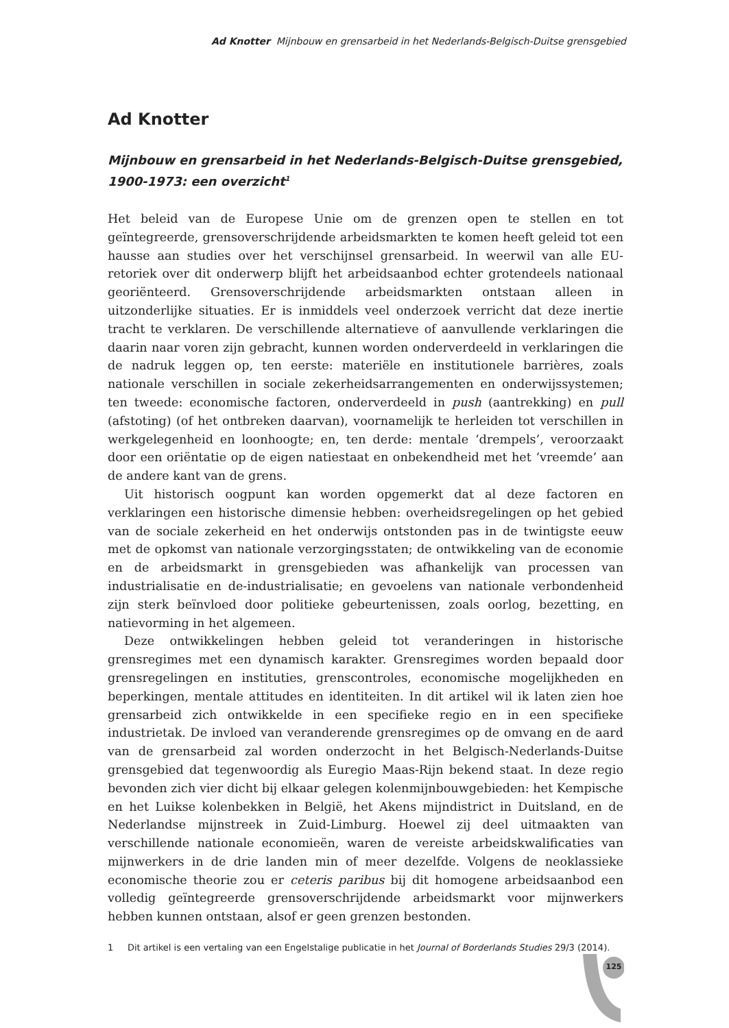Ad Knotter Mijnbouw en grensarbeid in het Nederlands-Belgisch-Duitse grensgebied
Ad Knotter
Mijnbouw en grensarbeid in het Nederlands-Belgisch-Duitse grensgebied, 1900-1973: een overzicht<sup>1</sup>
Het beleid van de Europese Unie om de grenzen open te stellen en tot geïntegreerde, grensoverschrijdende arbeidsmarkten te komen heeft geleid tot een hausse aan studies over het verschijnsel grensarbeid. In weerwil van alle EU-retoriek over dit onderwerp blijft het arbeidsaanbod echter grotendeels nationaal georiënteerd. Grensoverschrijdende arbeidsmarkten ontstaan alleen in uitzonderlijke situaties. Er is inmiddels veel onderzoek verricht dat deze inertie tracht te verklaren. De verschillende alternatieve of aanvullende verklaringen die daarin naar voren zijn gebracht, kunnen worden onderverdeeld in verklaringen die de nadruk leggen op, ten eerste: materiële en institutionele barrières, zoals nationale verschillen in sociale zekerheidsarrangementen en onderwijssystemen; ten tweede: economische factoren, onderverdeeld in push (aantrekking) en pull (afstoting) (of het ontbreken daarvan), voornamelijk te herleiden tot verschillen in werkgelegenheid en loonhoogte; en, ten derde: mentale ‘drempels’, veroorzaakt door een oriëntatie op de eigen natiestaat en onbekendheid met het ‘vreemde’ aan de andere kant van de grens.
Uit historisch oogpunt kan worden opgemerkt dat al deze factoren en verklaringen een historische dimensie hebben: overheidsregelingen op het gebied van de sociale zekerheid en het onderwijs ontstonden pas in de twintigste eeuw met de opkomst van nationale verzorgingsstaten; de ontwikkeling van de economie en de arbeidsmarkt in grensgebieden was afhankelijk van processen van industrialisatie en de-industrialisatie; en gevoelens van nationale verbondenheid zijn sterk beïnvloed door politieke gebeurtenissen, zoals oorlog, bezetting, en natievorming in het algemeen.
Deze ontwikkelingen hebben geleid tot veranderingen in historische grensregimes met een dynamisch karakter. Grensregimes worden bepaald door grensregelingen en instituties, grenscontroles, economische mogelijkheden en beperkingen, mentale attitudes en identiteiten. In dit artikel wil ik laten zien hoe grensarbeid zich ontwikkelde in een specifieke regio en in een specifieke industrietak. De invloed van veranderende grensregimes op de omvang en de aard van de grensarbeid zal worden onderzocht in het Belgisch-Nederlands-Duitse grensgebied dat tegenwoordig als Euregio Maas-Rijn bekend staat. In deze regio bevonden zich vier dicht bij elkaar gelegen kolenmijnbouwgebieden: het Kempische en het Luikse kolenbekken in België, het Akens mijndistrict in Duitsland, en de Nederlandse mijnstreek in Zuid-Limburg. Hoewel zij deel uitmaakten van verschillende nationale economieën, waren de vereiste arbeidskwalificaties van mijnwerkers in de drie landen min of meer dezelfde. Volgens de neoklassieke economische theorie zou er ceteris paribus bij dit homogene arbeidsaanbod een volledig geïntegreerde grensoverschrijdende arbeidsmarkt voor mijnwerkers hebben kunnen ontstaan, alsof er geen grenzen bestonden.
1 Dit artikel is een vertaling van een Engelstalige publicatie in het Journal of Borderlands Studies 29/3 (2014).
125